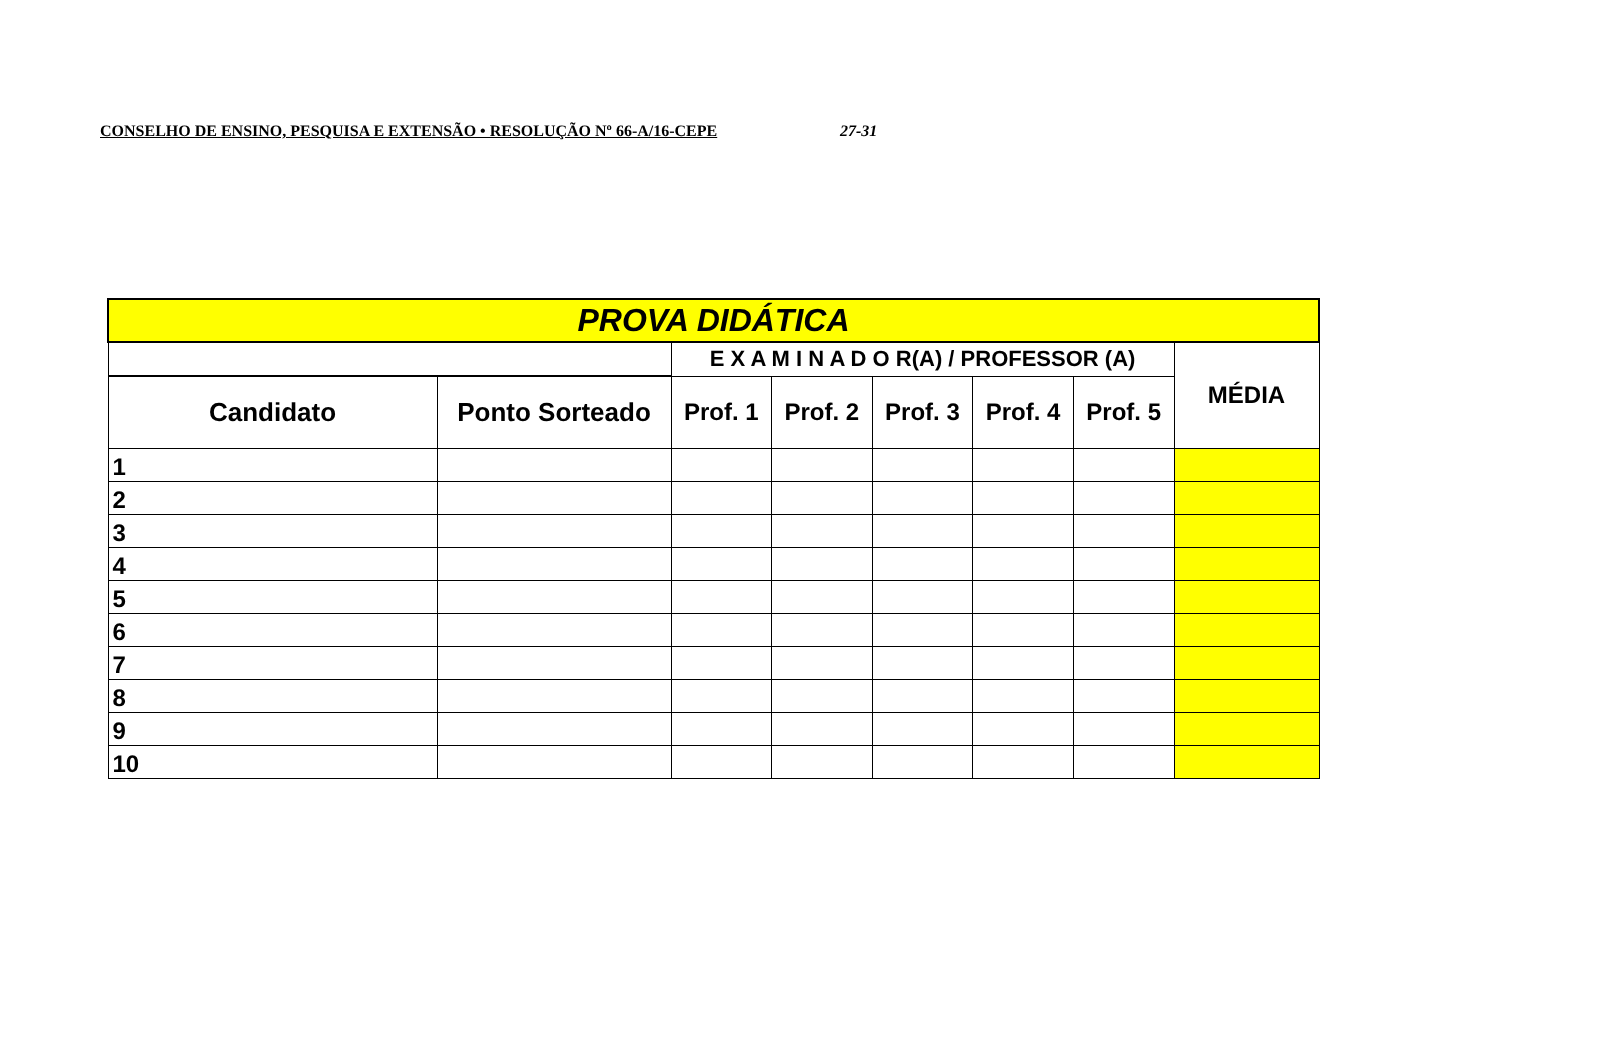CONSELHO DE ENSINO, PESQUISA E EXTENSÃO • RESOLUÇÃO Nº 66-A/16-CEPE 27-31
| PROVA DIDÁTICA | | | | | | | |
| | | E X A M I N A D O R(A) / PROFESSOR (A) | | | | | MÉDIA |
| Candidato | Ponto Sorteado | Prof. 1 | Prof. 2 | Prof. 3 | Prof. 4 | Prof. 5 | |
| 1 | | | | | | | |
| 2 | | | | | | | |
| 3 | | | | | | | |
| 4 | | | | | | | |
| 5 | | | | | | | |
| 6 | | | | | | | |
| 7 | | | | | | | |
| 8 | | | | | | | |
| 9 | | | | | | | |
| 10 | | | | | | | |